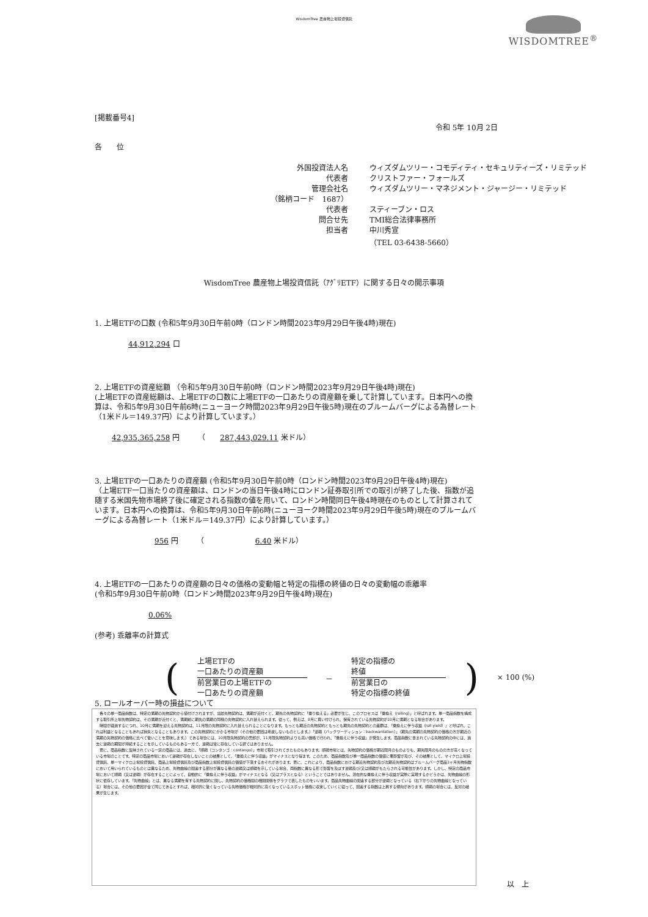WisdomTree 農産物上場投資信託
WISDOMTREE<sup>®</sup>
[掲載番号4]
令和 5年 10月 2日
各　　位
外国投資法人名 ウィズダムツリー・コモディティ・セキュリティーズ・リミテッド
代表者 クリストファー・フォールズ
管理会社名 ウィズダムツリー・マネジメント・ジャージー・リミテッド
（銘柄コード　1687）
代表者 スティーブン・ロス
問合せ先 TMI総合法律事務所
担当者 中川秀宣
（TEL 03-6438-5660）
WisdomTree 農産物上場投資信託（ｱｸﾞﾘETF）に関する日々の開示事項
1. 上場ETFの口数 (令和5年9月30日午前0時（ロンドン時間2023年9月29日午後4時)現在)
44,912,294 口
2. 上場ETFの資産総額 （令和5年9月30日午前0時（ロンドン時間2023年9月29日午後4時)現在)
(上場ETFの資産総額は、上場ETFの口数に上場ETFの一口あたりの資産額を乗して計算しています。日本円への換算は、令和5年9月30日午前6時(ニューヨーク時間2023年9月29日午後5時)現在のブルームバーグによる為替レート（1米ドル＝149.37円）により計算しています。）
42,935,365,258 円　　　（　　287,443,029.11 米ドル）
3. 上場ETFの一口あたりの資産額 (令和5年9月30日午前0時（ロンドン時間2023年9月29日午後4時)現在)
（上場ETF一口当たりの資産額は、ロンドンの当日午後4時にロンドン証券取引所での取引が終了した後、指数が追随する米国先物市場終了後に確定される指数の値を用いて、ロンドン時間同日午後4時現在のものとして計算されています。日本円への換算は、令和5年9月30日午前6時(ニューヨーク時間2023年9月29日午後5時)現在のブルームバーグによる為替レート（1米ドル＝149.37円）により計算しています。）
956 円　　　（　　　　　　　6.40 米ドル）
4. 上場ETFの一口あたりの資産額の日々の価格の変動幅と特定の指標の終値の日々の変動幅の乖離率
(令和5年9月30日午前0時（ロンドン時間2023年9月29日午後4時)現在)
0.06%
(参考) 乖離率の計算式
(
上場ETFの
一口あたりの資産額
前営業日の上場ETFの
一口あたりの資産額
－
特定の指標の
終値
前営業日の
特定の指標の終値
) × 100 (%)
5. ロールオーバー時の損益について
　各々の単一商品指数は、特定の満期の先物契約から値付けされますが、当該先物契約は、満期が近付くと、期先の先物契約に「乗り換える」必要が生じ、このプロセスは「乗換え（rolling）」と呼ばれます。単一商品指数を構成する取引所上場先物契約は、その満期が近付くと、満期前に期先の満期の同様の先物契約に入れ替えられます。従って、例えば、8月に買い付けられ、保有されている先物契約が10月に満期となる場合があります。
　時間が経過するにつれ、10月に満期を迎える先物契約は、11月限の先物契約に入れ替えられることになります。もっとも期近の先物契約ともっとも期先の先物契約との差額は、「乗換えに伴う収益（roll yield）」と呼ばれ、これは利益となることもあれば損失となることもあります。この先物契約にかかる市場が（その他の要因は考慮しないものとします。）「逆鞘（バックワーディション：backwardation）」（期先の満期の先物契約の価格の方が期近の満期の先物契約の価格に比べて低いことを意味します。）である場合には、10月限先物契約の売却が、11月限先物契約よりも高い価格で行われ、「乗換えに伴う収益」が発生します。商品指数に含まれている先物契約の中には、過去に逆鞘の期間が持続することを示しているものもある一方で、逆鞘は常に存在している訳ではありません。
　更に、商品指数に反映されている一定の商品には、過去に、「順鞘（コンタンゴ：contango）」市場で取引されてきたものもあります。順鞘市場とは、先物契約の価格が期近限月のものよりも、期先限月のものの方が高くなっている市場のことです。特定の商品市場において逆鞘が存在しないことの結果として、「乗換えに伴う収益」がマイナスとなり得ます。このため、商品指数及び単一商品指数の価値に悪影響が及び、その結果として、マイクロ上場投資信託、単一マイクロ上場投資信託、商品上場投資信託及び商品指数上場投資信託の価値が下落するおそれがあります。更に、これにより、商品指数における期近先物契約及び次期近先物契約はブルームバーグ商品3ヶ月先物指数において用いられているものとは異なるため、先物曲線の関連する部分が異なる量の逆鞘又は順鞘を示している場合、両指数に異なる形で影響を及ぼす逆鞘及び/又は順鞘がもたらされる可能性があります。しかし、特定の商品市場において順鞘（又は逆鞘）が存在することによって、自動的に「乗換えに伴う収益」がマイナスとなる（又はプラスとなる）ということではありません。潜在的な乗換えに伴う収益が実際に実現するかどうかは、先物曲線の形状に依存しています。「先物曲線」とは、異なる満期を有する先物契約に関し、先物契約の価格間の相関関係をグラフで表したものをいいます。商品先物曲線の関連する部分が逆鞘となっている（右下がりの先物曲線となっている）場合には、その他の要因が全て同じであるとすれば、相対的に低くなっている先物価格が相対的に高くなっているスポット価格に収束していくに従って、関連する指数は上昇する傾向があります。順鞘の場合には、反対の結果が生じます。
以　上